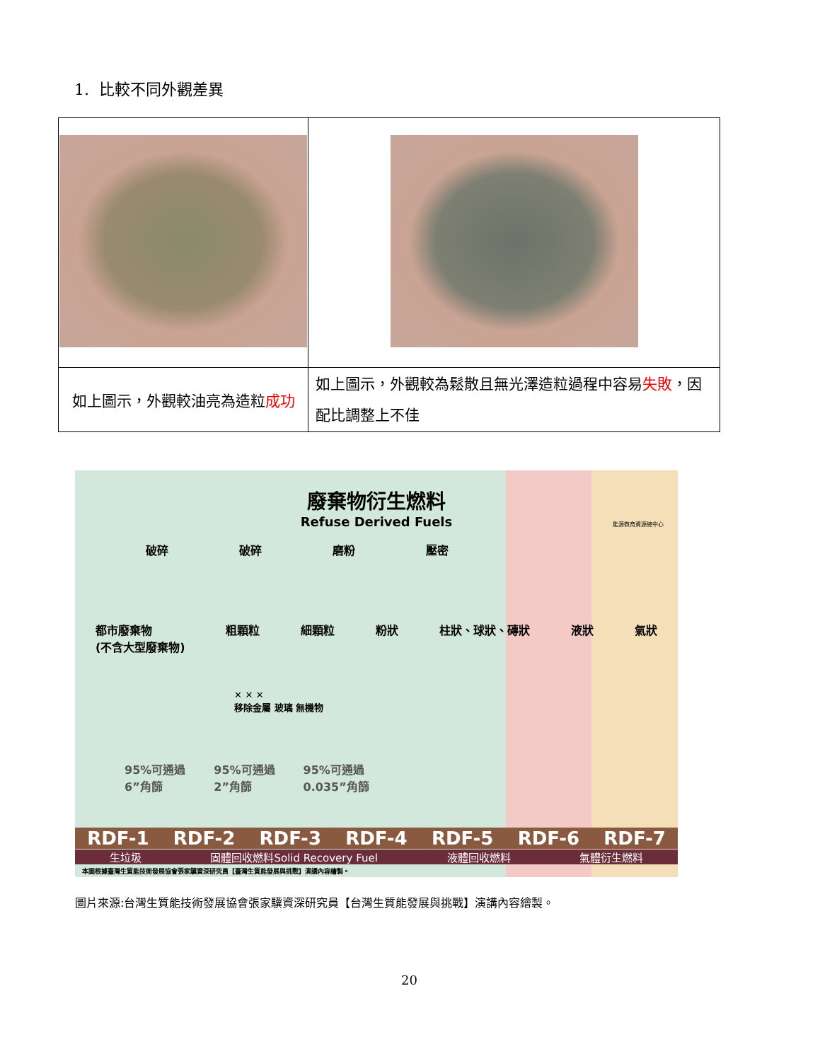1. 比較不同外觀差異
| 如上圖示，外觀較油亮為造粒 成功 | 如上圖示，外觀較為鬆散且無光澤造粒過程中容易 失敗 ，因配比調整上不佳 |
廢棄物衍生燃料
Refuse Derived Fuels
能源教育資源總中心
破碎 破碎 磨粉 壓密
都市廢棄物
(不含大型廢棄物) 粗顆粒 細顆粒 粉狀 柱狀、球狀、磚狀 液狀 氣狀
✕ ✕ ✕
移除金屬 玻璃 無機物
95%可通過
6”角篩 95%可通過
2”角篩 95%可通過
0.035”角篩
RDF-1 RDF-2 RDF-3 RDF-4 RDF-5 RDF-6 RDF-7
生垃圾 固體回收燃料Solid Recovery Fuel 液體回收燃料 氣體衍生燃料
本圖根據臺灣生質能技術發展協會張家驥資深研究員【臺灣生質能發展與挑戰】演講內容繪製。
圖片來源:台灣生質能技術發展協會張家驥資深研究員【台灣生質能發展與挑戰】演講內容繪製。
20